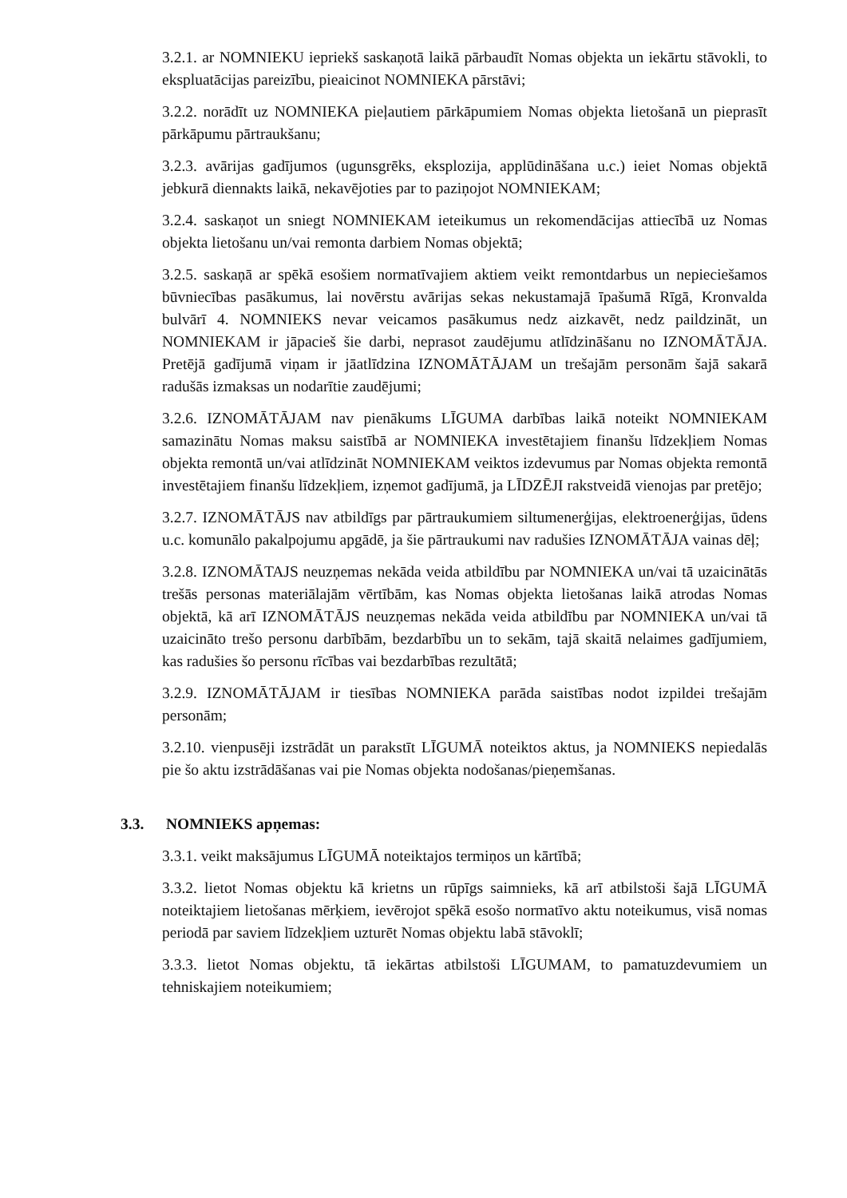3.2.1. ar NOMNIEKU iepriekš saskaņotā laikā pārbaudīt Nomas objekta un iekārtu stāvokli, to ekspluatācijas pareizību, pieaicinot NOMNIEKA pārstāvi;
3.2.2. norādīt uz NOMNIEKA pieļautiem pārkāpumiem Nomas objekta lietošanā un pieprasīt pārkāpumu pārtraukšanu;
3.2.3. avārijas gadījumos (ugunsgrēks, eksplozija, applūdināšana u.c.) ieiet Nomas objektā jebkurā diennakts laikā, nekavējoties par to paziņojot NOMNIEKAM;
3.2.4. saskaņot un sniegt NOMNIEKAM ieteikumus un rekomendācijas attiecībā uz Nomas objekta lietošanu un/vai remonta darbiem Nomas objektā;
3.2.5. saskaņā ar spēkā esošiem normatīvajiem aktiem veikt remontdarbus un nepieciešamos būvniecības pasākumus, lai novērstu avārijas sekas nekustamajā īpašumā Rīgā, Kronvalda bulvārī 4. NOMNIEKS nevar veicamos pasākumus nedz aizkavēt, nedz paildzināt, un NOMNIEKAM ir jāpacieš šie darbi, neprasot zaudējumu atlīdzināšanu no IZNOMĀTĀJA. Pretējā gadījumā viņam ir jāatlīdzina IZNOMĀTĀJAM un trešajām personām šajā sakarā radušās izmaksas un nodarītie zaudējumi;
3.2.6. IZNOMĀTĀJAM nav pienākums LĪGUMA darbības laikā noteikt NOMNIEKAM samazinātu Nomas maksu saistībā ar NOMNIEKA investētajiem finanšu līdzekļiem Nomas objekta remontā un/vai atlīdzināt NOMNIEKAM veiktos izdevumus par Nomas objekta remontā investētajiem finanšu līdzekļiem, izņemot gadījumā, ja LĪDZĒJI rakstveidā vienojas par pretējo;
3.2.7. IZNOMĀTĀJS nav atbildīgs par pārtraukumiem siltumenerģijas, elektroenerģijas, ūdens u.c. komunālo pakalpojumu apgādē, ja šie pārtraukumi nav radušies IZNOMĀTĀJA vainas dēļ;
3.2.8. IZNOMĀTAJS neuzņemas nekāda veida atbildību par NOMNIEKA un/vai tā uzaicinātās trešās personas materiālajām vērtībām, kas Nomas objekta lietošanas laikā atrodas Nomas objektā, kā arī IZNOMĀTĀJS neuzņemas nekāda veida atbildību par NOMNIEKA un/vai tā uzaicināto trešo personu darbībām, bezdarbību un to sekām, tajā skaitā nelaimes gadījumiem, kas radušies šo personu rīcības vai bezdarbības rezultātā;
3.2.9. IZNOMĀTĀJAM ir tiesības NOMNIEKA parāda saistības nodot izpildei trešajām personām;
3.2.10. vienpusēji izstrādāt un parakstīt LĪGUMĀ noteiktos aktus, ja NOMNIEKS nepiedalās pie šo aktu izstrādāšanas vai pie Nomas objekta nodošanas/pieņemšanas.
3.3. NOMNIEKS apņemas:
3.3.1. veikt maksājumus LĪGUMĀ noteiktajos termiņos un kārtībā;
3.3.2. lietot Nomas objektu kā krietns un rūpīgs saimnieks, kā arī atbilstoši šajā LĪGUMĀ noteiktajiem lietošanas mērķiem, ievērojot spēkā esošo normatīvo aktu noteikumus, visā nomas periodā par saviem līdzekļiem uzturēt Nomas objektu labā stāvoklī;
3.3.3. lietot Nomas objektu, tā iekārtas atbilstoši LĪGUMAM, to pamatuzdevumiem un tehniskajiem noteikumiem;